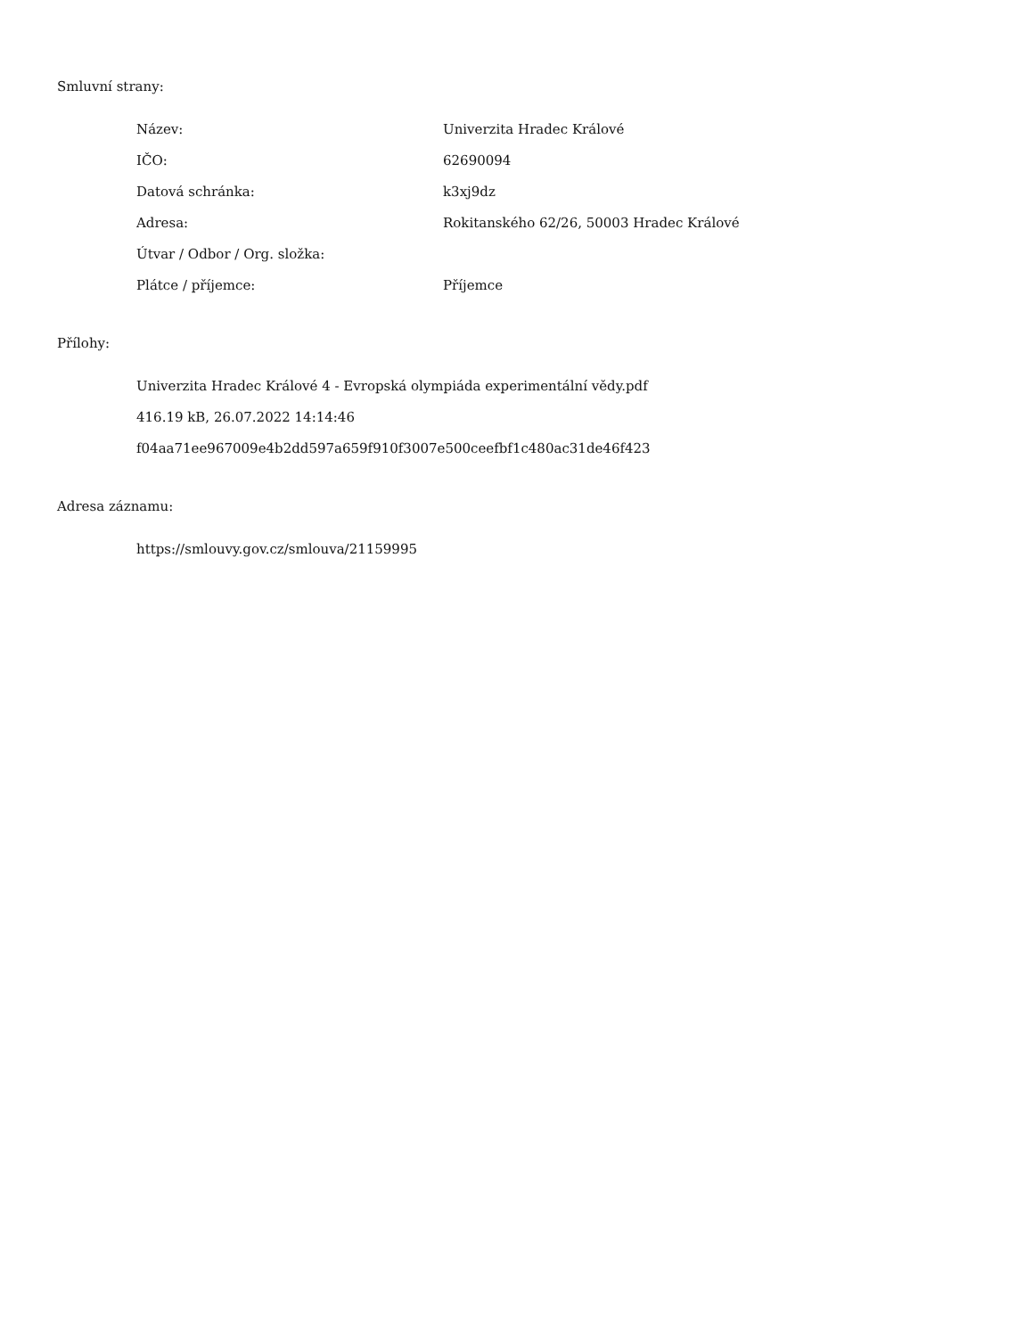Smluvní strany:
| Název: | Univerzita Hradec Králové |
| IČO: | 62690094 |
| Datová schránka: | k3xj9dz |
| Adresa: | Rokitanského 62/26, 50003 Hradec Králové |
| Útvar / Odbor / Org. složka: | |
| Plátce / příjemce: | Příjemce |
Přílohy:
Univerzita Hradec Králové 4 - Evropská olympiáda experimentální vědy.pdf
416.19 kB, 26.07.2022 14:14:46
f04aa71ee967009e4b2dd597a659f910f3007e500ceefbf1c480ac31de46f423
Adresa záznamu:
https://smlouvy.gov.cz/smlouva/21159995